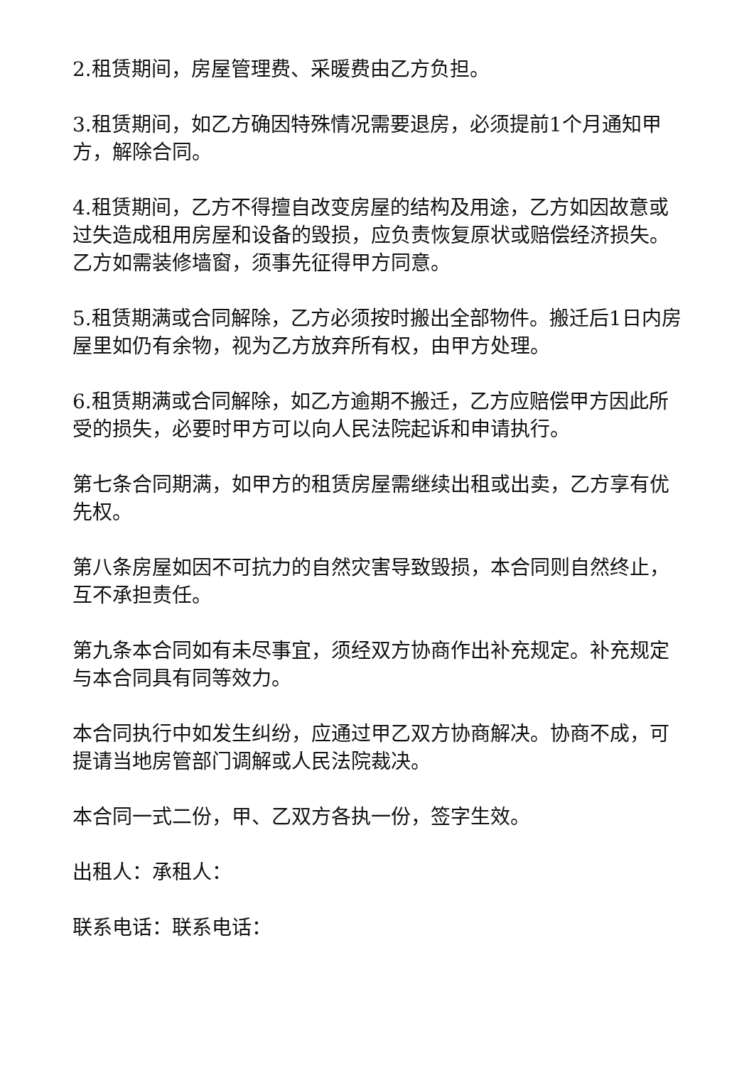2.租赁期间，房屋管理费、采暖费由乙方负担。
3.租赁期间，如乙方确因特殊情况需要退房，必须提前1个月通知甲方，解除合同。
4.租赁期间，乙方不得擅自改变房屋的结构及用途，乙方如因故意或过失造成租用房屋和设备的毁损，应负责恢复原状或赔偿经济损失。乙方如需装修墙窗，须事先征得甲方同意。
5.租赁期满或合同解除，乙方必须按时搬出全部物件。搬迁后1日内房屋里如仍有余物，视为乙方放弃所有权，由甲方处理。
6.租赁期满或合同解除，如乙方逾期不搬迁，乙方应赔偿甲方因此所受的损失，必要时甲方可以向人民法院起诉和申请执行。
第七条合同期满，如甲方的租赁房屋需继续出租或出卖，乙方享有优先权。
第八条房屋如因不可抗力的自然灾害导致毁损，本合同则自然终止，互不承担责任。
第九条本合同如有未尽事宜，须经双方协商作出补充规定。补充规定与本合同具有同等效力。
本合同执行中如发生纠纷，应通过甲乙双方协商解决。协商不成，可提请当地房管部门调解或人民法院裁决。
本合同一式二份，甲、乙双方各执一份，签字生效。
出租人：承租人：
联系电话：联系电话：